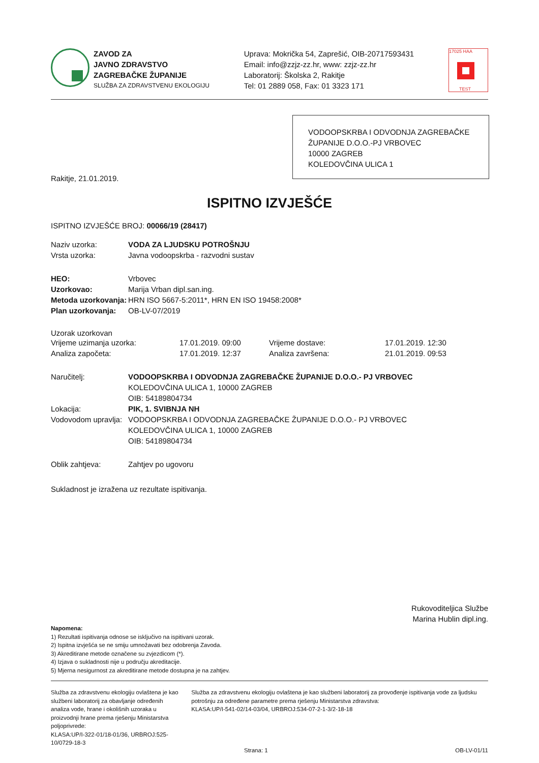ZAVOD ZA
JAVNO ZDRAVSTVO
ZAGREBAČKE ŽUPANIJE
SLUŽBA ZA ZDRAVSTVENU EKOLOGIJU
Uprava: Mokrička 54, Zaprešić, OIB-20717593431
Email: info@zzjz-zz.hr, www: zzjz-zz.hr
Laboratorij: Školska 2, Rakitje
Tel: 01 2889 058, Fax: 01 3323 171
17025 HAA
TEST
VODOOPSKRBA I ODVODNJA ZAGREBAČKE ŽUPANIJE D.O.O.-PJ VRBOVEC
10000 ZAGREB
KOLEDOVČINA ULICA 1
Rakitje, 21.01.2019.
ISPITNO IZVJEŠĆE
ISPITNO IZVJEŠĆE BROJ: 00066/19 (28417)
Naziv uzorka: VODA ZA LJUDSKU POTROŠNJU
Vrsta uzorka: Javna vodoopskrba - razvodni sustav
HEO: Vrbovec
Uzorkovao: Marija Vrban dipl.san.ing.
Metoda uzorkovanja: HRN ISO 5667-5:2011*, HRN EN ISO 19458:2008*
Plan uzorkovanja: OB-LV-07/2019
Uzorak uzorkovan
| Vrijeme uzimanja uzorka: | 17.01.2019. 09:00 | Vrijeme dostave: | 17.01.2019. 12:30 |
| Analiza započeta: | 17.01.2019. 12:37 | Analiza završena: | 21.01.2019. 09:53 |
Naručitelj: VODOOPSKRBA I ODVODNJA ZAGREBAČKE ŽUPANIJE D.O.O.- PJ VRBOVEC
KOLEDOVČINA ULICA 1, 10000 ZAGREB
OIB: 54189804734
Lokacija: PIK, 1. SVIBNJA NH
Vodovodom upravlja: VODOOPSKRBA I ODVODNJA ZAGREBAČKE ŽUPANIJE D.O.O.- PJ VRBOVEC
KOLEDOVČINA ULICA 1, 10000 ZAGREB
OIB: 54189804734
Oblik zahtjeva: Zahtjev po ugovoru
Sukladnost je izražena uz rezultate ispitivanja.
Rukovoditeljica Službe
Marina Hublin dipl.ing.
Napomena:
1) Rezultati ispitivanja odnose se isključivo na ispitivani uzorak.
2) Ispitna izvješća se ne smiju umnožavati bez odobrenja Zavoda.
3) Akreditirane metode označene su zvjezdicom (*).
4) Izjava o sukladnosti nije u području akreditacije.
5) Mjerna nesigurnost za akreditirane metode dostupna je na zahtjev.
Služba za zdravstvenu ekologiju ovlaštena je kao službeni laboratorij za obavljanje određenih analiza vode, hrane i okolišnih uzoraka u proizvodnji hrane prema rješenju Ministarstva poljoprivrede:
KLASA:UP/I-322-01/18-01/36, URBROJ:525-10/0729-18-3
Služba za zdravstvenu ekologiju ovlaštena je kao službeni laboratorij za provođenje ispitivanja vode za ljudsku potrošnju za određene parametre prema rješenju Ministarstva zdravstva:
KLASA:UP/I-541-02/14-03/04, URBROJ:534-07-2-1-3/2-18-18
Strana: 1 OB-LV-01/11